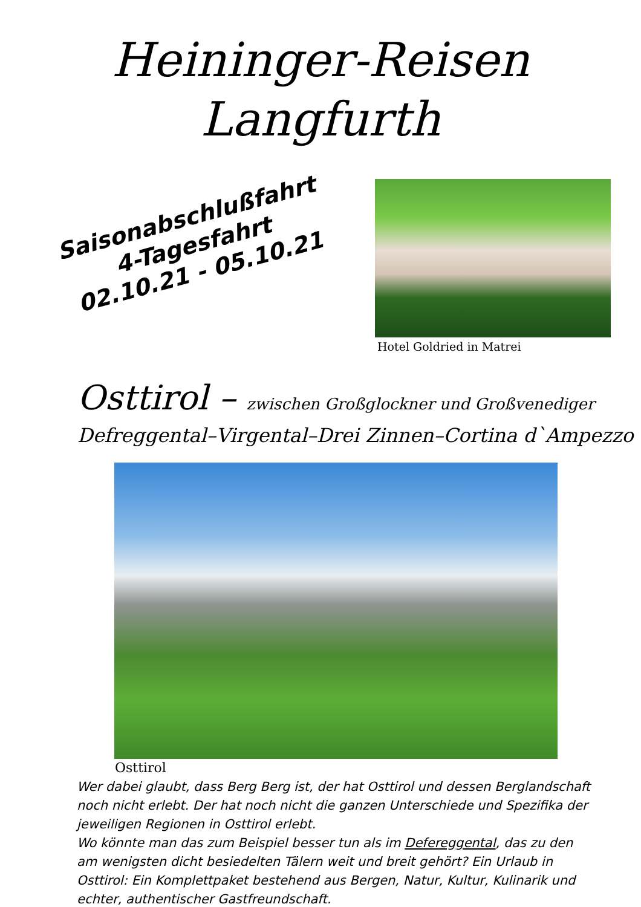Heininger-Reisen
Langfurth
Saisonabschlußfahrt
4-Tagesfahrt
02.10.21 - 05.10.21
Hotel Goldried in Matrei
Osttirol – zwischen Großglockner und Großvenediger
Defreggental–Virgental–Drei Zinnen–Cortina d`Ampezzo
Osttirol
Wer dabei glaubt, dass Berg Berg ist, der hat Osttirol und dessen Berglandschaft noch nicht erlebt. Der hat noch nicht die ganzen Unterschiede und Spezifika der jeweiligen Regionen in Osttirol erlebt.
Wo könnte man das zum Beispiel besser tun als im Defereggental, das zu den am wenigsten dicht besiedelten Tälern weit und breit gehört? Ein Urlaub in Osttirol: Ein Komplettpaket bestehend aus Bergen, Natur, Kultur, Kulinarik und echter, authentischer Gastfreundschaft.